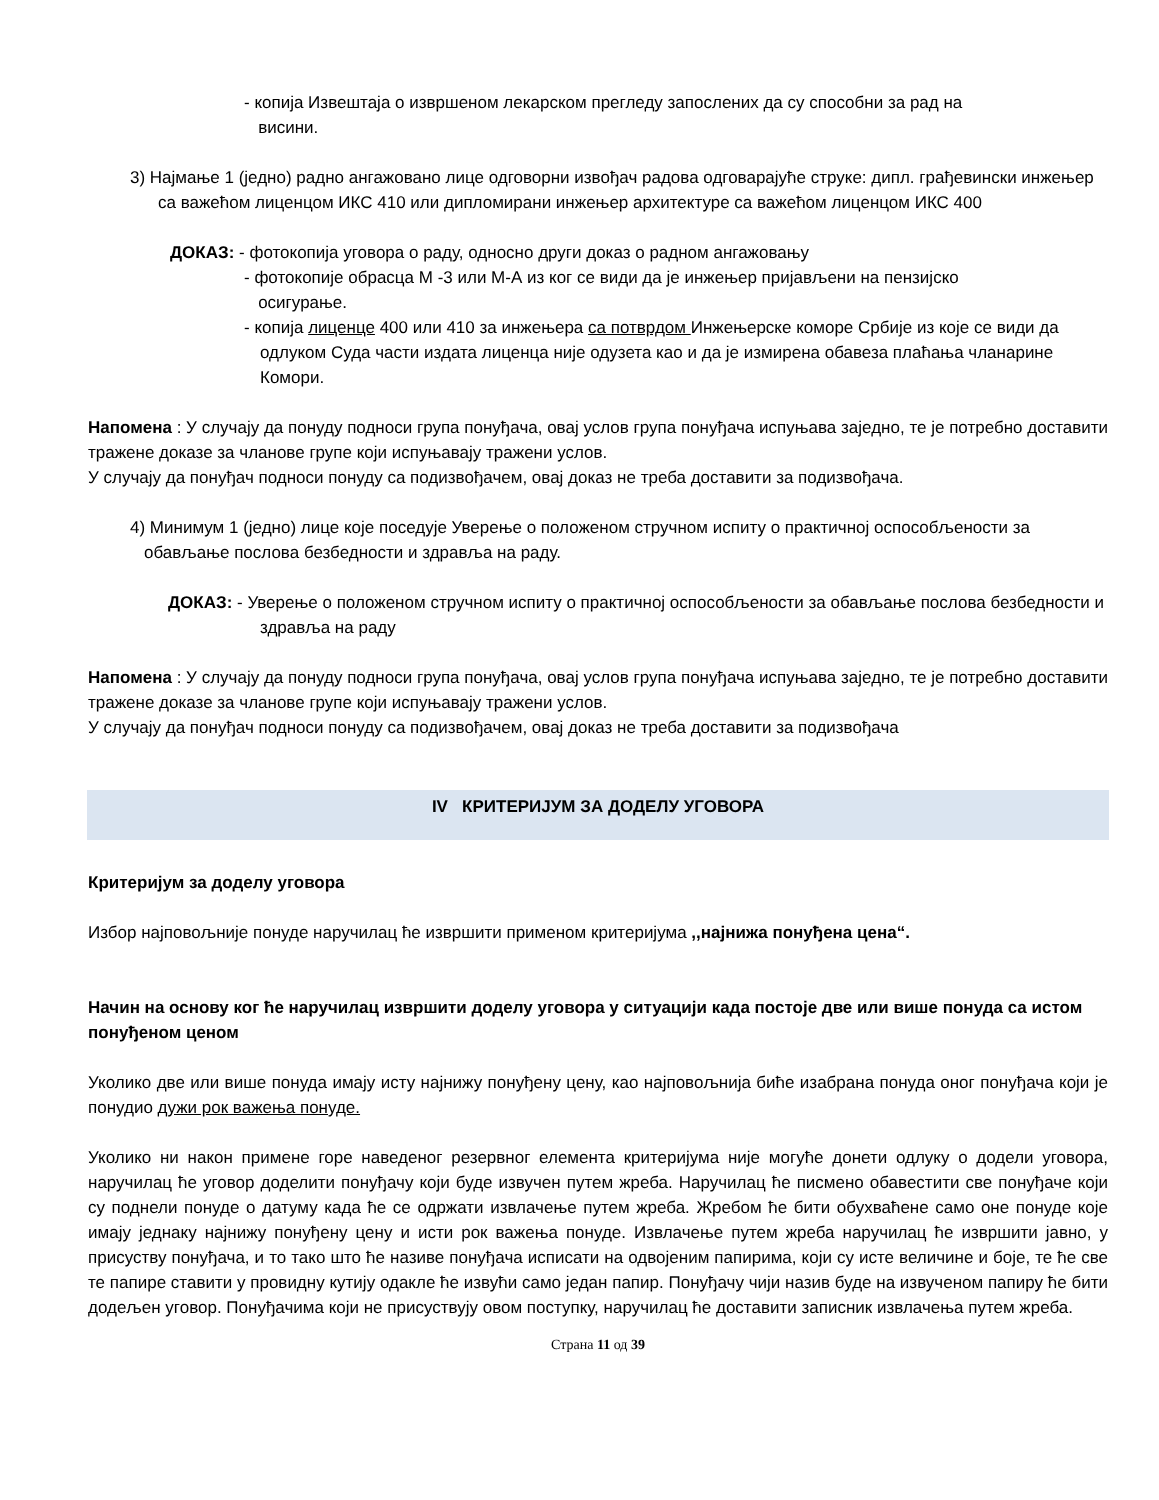- копија Извештаја о извршеном лекарском прегледу запослених да су способни за рад на
висини.
3) Најмање 1 (једно) радно ангажовано лице одговорни извођач радова одговарајуће струке: дипл. грађевински инжењер са важећом лиценцом ИКС 410 или дипломирани инжењер архитектуре са важећом лиценцом ИКС 400
ДОКАЗ: - фотокопија уговора о раду, односно други доказ о радном ангажовању
- фотокопије обрасца М -3 или М-А из ког се види да је инжењер пријављени на пензијско
осигурање.
- копија лиценце 400 или 410 за инжењера са потврдом Инжењерске коморе Србије из које се види да одлуком Суда части издата лиценца није одузета као и да је измирена обавеза плаћања чланарине Комори.
Напомена : У случају да понуду подноси група понуђача, овај услов група понуђача испуњава заједно, те је потребно доставити тражене доказе за чланове групе који испуњавају тражени услов.
У случају да понуђач подноси понуду са подизвођачем, овај доказ не треба доставити за подизвођача.
4) Минимум 1 (једно) лице које поседује Уверење о положеном стручном испиту о практичној оспособљености за обављање послова безбедности и здравља на раду.
ДОКАЗ: - Уверење о положеном стручном испиту о практичној оспособљености за обављање послова безбедности и здравља на раду
Напомена : У случају да понуду подноси група понуђача, овај услов група понуђача испуњава заједно, те је потребно доставити тражене доказе за чланове групе који испуњавају тражени услов.
У случају да понуђач подноси понуду са подизвођачем, овај доказ не треба доставити за подизвођача
IV КРИТЕРИЈУМ ЗА ДОДЕЛУ УГОВОРА
Критеријум за доделу уговора
Избор најповољније понуде наручилац ће извршити применом критеријума ,,најнижа понуђена цена“.
Начин на основу ког ће наручилац извршити доделу уговора у ситуацији када постоје две или више понуда са истом понуђеном ценом
Уколико две или више понуда имају исту најнижу понуђену цену, као најповољнија биће изабрана понуда оног понуђача који је понудио дужи рок важења понуде.
Уколико ни након примене горе наведеног резервног елемента критеријума није могуће донети одлуку о додели уговора, наручилац ће уговор доделити понуђачу који буде извучен путем жреба. Наручилац ће писмено обавестити све понуђаче који су поднели понуде о датуму када ће се одржати извлачење путем жреба. Жребом ће бити обухваћене само оне понуде које имају једнаку најнижу понуђену цену и исти рок важења понуде. Извлачење путем жреба наручилац ће извршити јавно, у присуству понуђача, и то тако што ће називе понуђача исписати на одвојеним папирима, који су исте величине и боје, те ће све те папире ставити у провидну кутију одакле ће извући само један папир. Понуђачу чији назив буде на извученом папиру ће бити додељен уговор. Понуђачима који не присуствују овом поступку, наручилац ће доставити записник извлачења путем жреба.
Страна 11 од 39